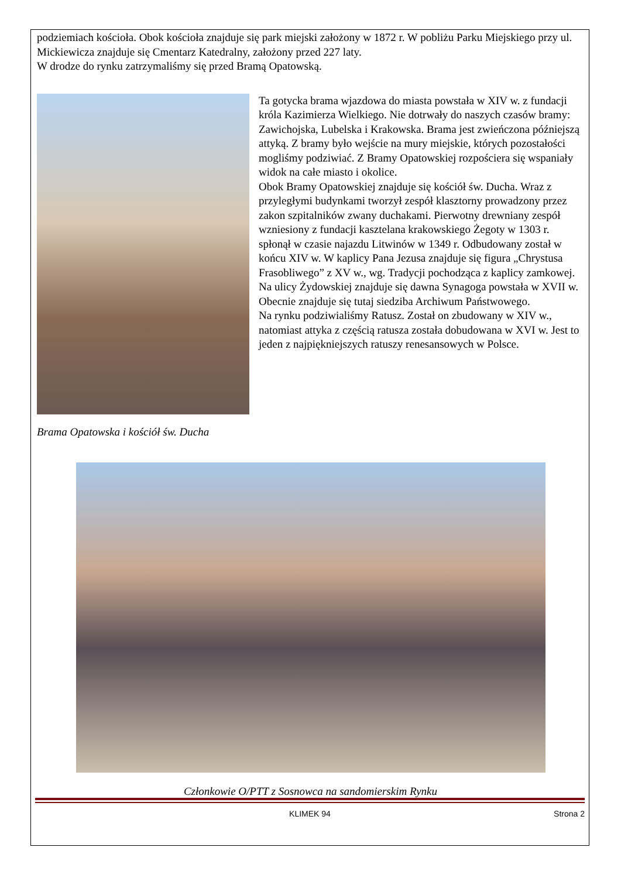podziemiach kościoła. Obok kościoła znajduje się park miejski założony w 1872 r. W pobliżu Parku Miejskiego przy ul. Mickiewicza znajduje się Cmentarz Katedralny, założony przed 227 laty.
W drodze do rynku zatrzymaliśmy się przed Bramą Opatowską.
Brama Opatowska i kościół św. Ducha
Ta gotycka brama wjazdowa do miasta powstała w XIV w. z fundacji króla Kazimierza Wielkiego. Nie dotrwały do naszych czasów bramy: Zawichojska, Lubelska i Krakowska. Brama jest zwieńczona późniejszą attyką. Z bramy było wejście na mury miejskie, których pozostałości mogliśmy podziwiać. Z Bramy Opatowskiej rozpościera się wspaniały widok na całe miasto i okolice.
Obok Bramy Opatowskiej znajduje się kościół św. Ducha. Wraz z przyległymi budynkami tworzył zespół klasztorny prowadzony przez zakon szpitalników zwany duchakami. Pierwotny drewniany zespół wzniesiony z fundacji kasztelana krakowskiego Żegoty w 1303 r. spłonął w czasie najazdu Litwinów w 1349 r. Odbudowany został w końcu XIV w. W kaplicy Pana Jezusa znajduje się figura „Chrystusa Frasobliwego” z XV w., wg. Tradycji pochodząca z kaplicy zamkowej.
Na ulicy Żydowskiej znajduje się dawna Synagoga powstała w XVII w. Obecnie znajduje się tutaj siedziba Archiwum Państwowego.
Na rynku podziwialiśmy Ratusz. Został on zbudowany w XIV w., natomiast attyka z częścią ratusza została dobudowana w XVI w. Jest to jeden z najpiękniejszych ratuszy renesansowych w Polsce.
Członkowie O/PTT z Sosnowca na sandomierskim Rynku
KLIMEK 94 Strona 2